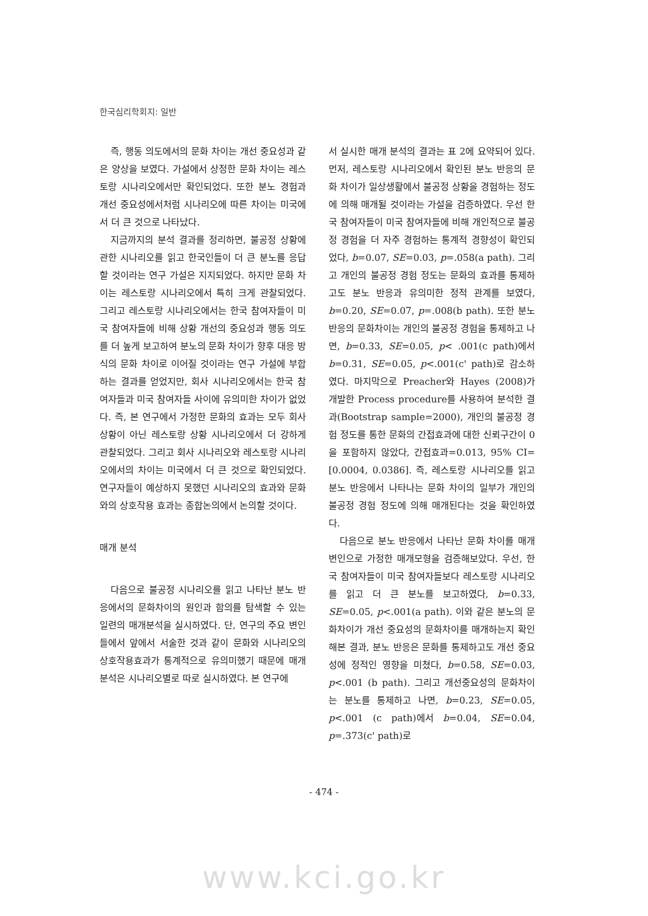한국심리학회지: 일반
즉, 행동 의도에서의 문화 차이는 개선 중요성과 같은 양상을 보였다. 가설에서 상정한 문화 차이는 레스토랑 시나리오에서만 확인되었다. 또한 분노 경험과 개선 중요성에서처럼 시나리오에 따른 차이는 미국에서 더 큰 것으로 나타났다.
지금까지의 분석 결과를 정리하면, 불공정 상황에 관한 시나리오를 읽고 한국인들이 더 큰 분노를 응답할 것이라는 연구 가설은 지지되었다. 하지만 문화 차이는 레스토랑 시나리오에서 특히 크게 관찰되었다. 그리고 레스토랑 시나리오에서는 한국 참여자들이 미국 참여자들에 비해 상황 개선의 중요성과 행동 의도를 더 높게 보고하여 분노의 문화 차이가 향후 대응 방식의 문화 차이로 이어질 것이라는 연구 가설에 부합하는 결과를 얻었지만, 회사 시나리오에서는 한국 참여자들과 미국 참여자들 사이에 유의미한 차이가 없었다. 즉, 본 연구에서 가정한 문화의 효과는 모두 회사 상황이 아닌 레스토랑 상황 시나리오에서 더 강하게 관찰되었다. 그리고 회사 시나리오와 레스토랑 시나리오에서의 차이는 미국에서 더 큰 것으로 확인되었다. 연구자들이 예상하지 못했던 시나리오의 효과와 문화와의 상호작용 효과는 종합논의에서 논의할 것이다.
매개 분석
다음으로 불공정 시나리오를 읽고 나타난 분노 반응에서의 문화차이의 원인과 함의를 탐색할 수 있는 일련의 매개분석을 실시하였다. 단, 연구의 주요 변인들에서 앞에서 서술한 것과 같이 문화와 시나리오의 상호작용효과가 통계적으로 유의미했기 때문에 매개분석은 시나리오별로 따로 실시하였다. 본 연구에
서 실시한 매개 분석의 결과는 표 2에 요약되어 있다. 먼저, 레스토랑 시나리오에서 확인된 분노 반응의 문화 차이가 일상생활에서 불공정 상황을 경험하는 정도에 의해 매개될 것이라는 가설을 검증하였다. 우선 한국 참여자들이 미국 참여자들에 비해 개인적으로 불공정 경험을 더 자주 경험하는 통계적 경향성이 확인되었다, b=0.07, SE=0.03, p=.058(a path). 그리고 개인의 불공정 경험 정도는 문화의 효과를 통제하고도 분노 반응과 유의미한 정적 관계를 보였다, b=0.20, SE=0.07, p=.008(b path). 또한 분노 반응의 문화차이는 개인의 불공정 경험을 통제하고 나면, b=0.33, SE=0.05, p< .001(c path)에서 b=0.31, SE=0.05, p<.001(c' path)로 감소하였다. 마지막으로 Preacher와 Hayes (2008)가 개발한 Process procedure를 사용하여 분석한 결과(Bootstrap sample=2000), 개인의 불공정 경험 정도를 통한 문화의 간접효과에 대한 신뢰구간이 0을 포함하지 않았다, 간접효과=0.013, 95% CI=[0.0004, 0.0386]. 즉, 레스토랑 시나리오를 읽고 분노 반응에서 나타나는 문화 차이의 일부가 개인의 불공정 경험 정도에 의해 매개된다는 것을 확인하였다.
다음으로 분노 반응에서 나타난 문화 차이를 매개변인으로 가정한 매개모형을 검증해보았다. 우선, 한국 참여자들이 미국 참여자들보다 레스토랑 시나리오를 읽고 더 큰 분노를 보고하였다, b=0.33, SE=0.05, p<.001(a path). 이와 같은 분노의 문화차이가 개선 중요성의 문화차이를 매개하는지 확인해본 결과, 분노 반응은 문화를 통제하고도 개선 중요성에 정적인 영향을 미쳤다, b=0.58, SE=0.03, p<.001 (b path). 그리고 개선중요성의 문화차이는 분노를 통제하고 나면, b=0.23, SE=0.05, p<.001 (c path)에서 b=0.04, SE=0.04, p=.373(c' path)로
- 474 -
www.kci.go.kr